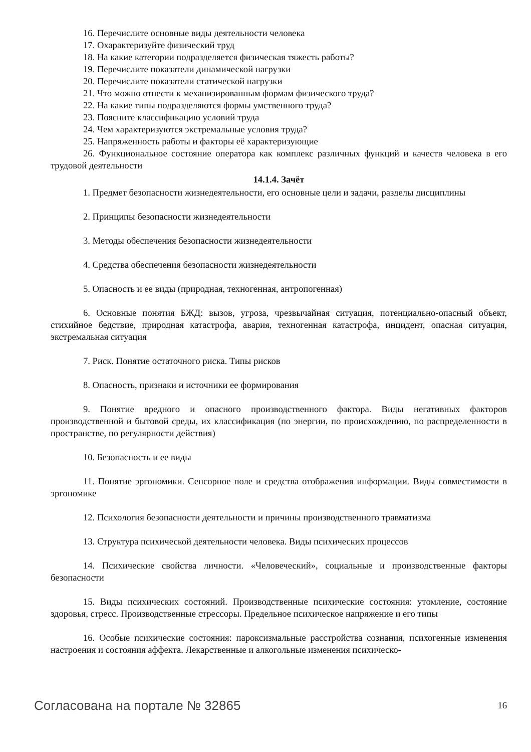16. Перечислите основные виды деятельности человека
17. Охарактеризуйте физический труд
18. На какие категории подразделяется физическая тяжесть работы?
19. Перечислите показатели динамической нагрузки
20. Перечислите показатели статической нагрузки
21. Что можно отнести к механизированным формам физического труда?
22. На какие типы подразделяются формы умственного труда?
23. Поясните классификацию условий труда
24. Чем характеризуются экстремальные условия труда?
25. Напряженность работы и факторы её характеризующие
26. Функциональное состояние оператора как комплекс различных функций и качеств человека в его трудовой деятельности
14.1.4. Зачёт
1. Предмет безопасности жизнедеятельности, его основные цели и задачи, разделы дисциплины
2. Принципы безопасности жизнедеятельности
3. Методы обеспечения безопасности жизнедеятельности
4. Средства обеспечения безопасности жизнедеятельности
5. Опасность и ее виды (природная, техногенная, антропогенная)
6. Основные понятия БЖД: вызов, угроза, чрезвычайная ситуация, потенциально-опасный объект, стихийное бедствие, природная катастрофа, авария, техногенная катастрофа, инцидент, опасная ситуация, экстремальная ситуация
7. Риск. Понятие остаточного риска. Типы рисков
8. Опасность, признаки и источники ее формирования
9. Понятие вредного и опасного производственного фактора. Виды негативных факторов производственной и бытовой среды, их классификация (по энергии, по происхождению, по распределенности в пространстве, по регулярности действия)
10. Безопасность и ее виды
11. Понятие эргономики. Сенсорное поле и средства отображения информации. Виды совместимости в эргономике
12. Психология безопасности деятельности и причины производственного травматизма
13. Структура психической деятельности человека. Виды психических процессов
14. Психические свойства личности. «Человеческий», социальные и производственные факторы безопасности
15. Виды психических состояний. Производственные психические состояния: утомление, состояние здоровья, стресс. Производственные стрессоры. Предельное психическое напряжение и его типы
16. Особые психические состояния: пароксизмальные расстройства сознания, психогенные изменения настроения и состояния аффекта. Лекарственные и алкогольные изменения психическо-
Согласована на портале № 32865 16